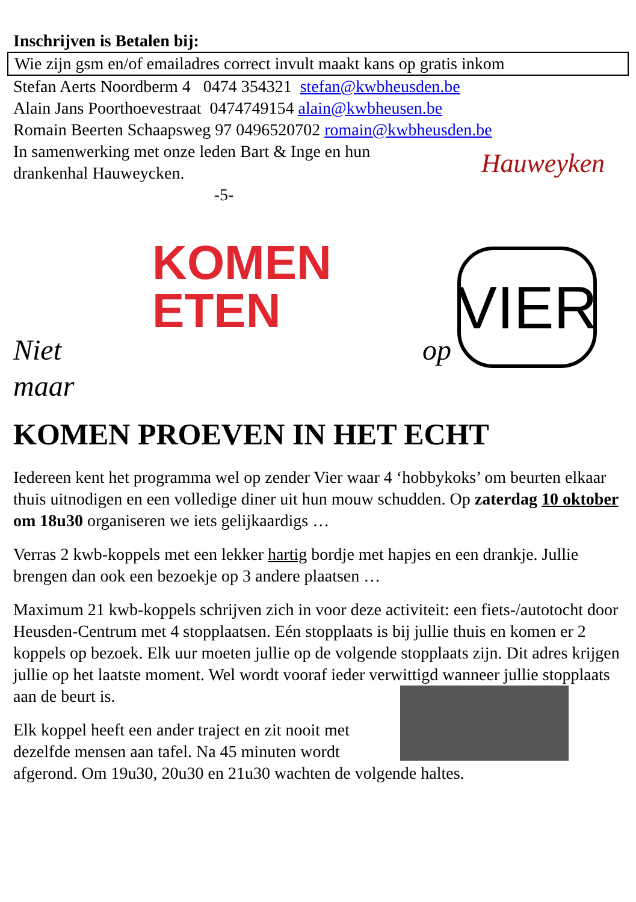Inschrijven is Betalen bij:
Wie zijn gsm en/of emailadres correct invult maakt kans op gratis inkom
Stefan Aerts Noordberm 4 0474 354321 stefan@kwbheusden.be
Alain Jans Poorthoevestraat 0474749154 alain@kwbheusen.be
Romain Beerten Schaapsweg 97 0496520702 romain@kwbheusden.be
In samenwerking met onze leden Bart & Inge en hun
drankenhal Hauweycken.
Hauweyken
-5-
Niet
KOMEN
ETEN
op
VIER
maar
KOMEN PROEVEN IN HET ECHT
Iedereen kent het programma wel op zender Vier waar 4 ‘hobbykoks’ om beurten elkaar thuis uitnodigen en een volledige diner uit hun mouw schudden. Op zaterdag 10 oktober om 18u30 organiseren we iets gelijkaardigs …
Verras 2 kwb-koppels met een lekker hartig bordje met hapjes en een drankje. Jullie brengen dan ook een bezoekje op 3 andere plaatsen …
Maximum 21 kwb-koppels schrijven zich in voor deze activiteit: een fiets-/autotocht door Heusden-Centrum met 4 stopplaatsen. Eén stopplaats is bij jullie thuis en komen er 2 koppels op bezoek. Elk uur moeten jullie op de volgende stopplaats zijn. Dit adres krijgen jullie op het laatste moment. Wel wordt vooraf ieder verwittigd wanneer jullie stopplaats aan de beurt is.
Elk koppel heeft een ander traject en zit nooit met dezelfde mensen aan tafel. Na 45 minuten wordt afgerond. Om 19u30, 20u30 en 21u30 wachten de volgende haltes.